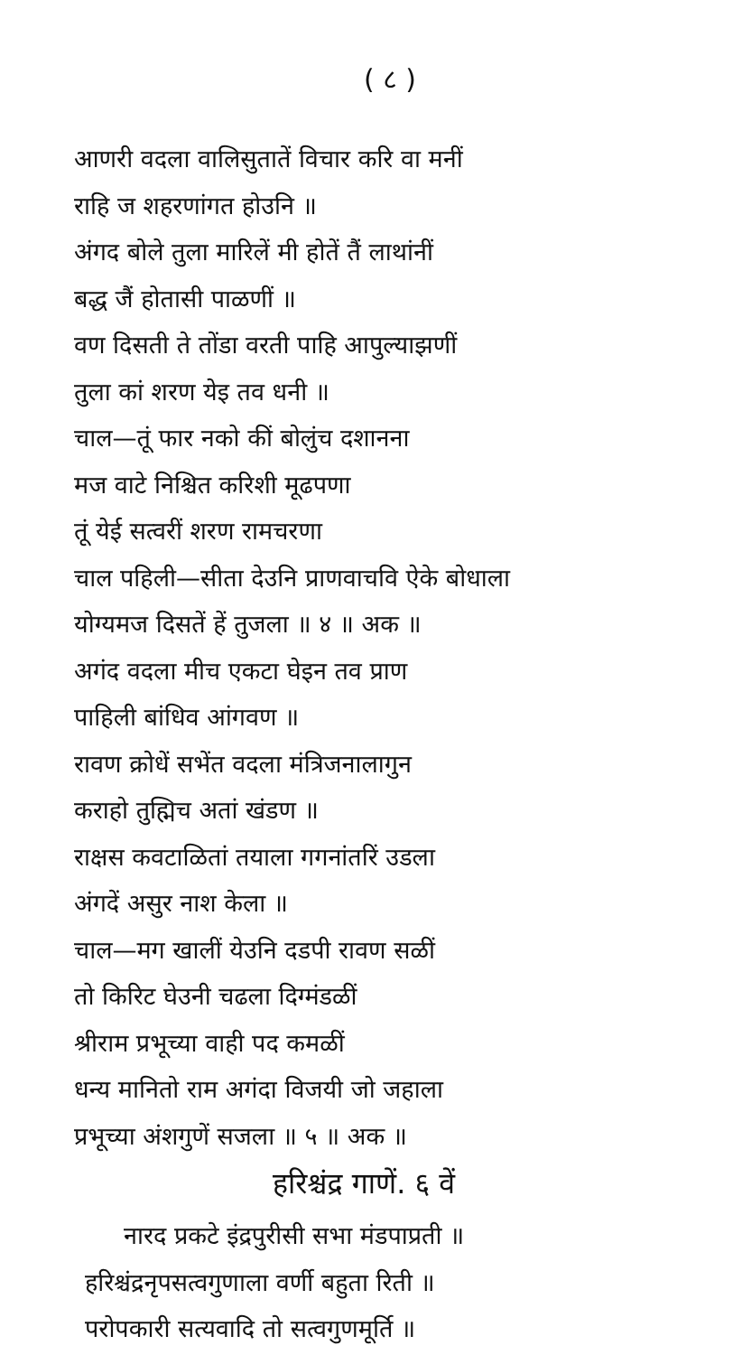( ८ )
आणरी वदला वालिसुतातें विचार करि वा मनीं
राहि ज शहरणांगत होउनि ॥
अंगद बोले तुला मारिलें मी होतें तैं लाथांनीं
बद्ध जैं होतासी पाळणीं ॥
वण दिसती ते तोंडा वरती पाहि आपुल्याझणीं
तुला कां शरण येइ तव धनी ॥
चाल—तूं फार नको कीं बोलुंच दशानना
मज वाटे निश्चित करिशी मूढपणा
तूं येई सत्वरीं शरण रामचरणा
चाल पहिली—सीता देउनि प्राणवाचवि ऐके बोधाला
योग्यमज दिसतें हें तुजला ॥ ४ ॥ अक ॥
अगंद वदला मीच एकटा घेइन तव प्राण
पाहिली बांधिव आंगवण ॥
रावण क्रोधें सभेंत वदला मंत्रिजनालागुन
कराहो तुह्मिच अतां खंडण ॥
राक्षस कवटाळितां तयाला गगनांतरिं उडला
अंगदें असुर नाश केला ॥
चाल—मग खालीं येउनि दडपी रावण सळीं
तो किरिट घेउनी चढला दिग्मंडळीं
श्रीराम प्रभूच्या वाही पद कमळीं
धन्य मानितो राम अगंदा विजयी जो जहाला
प्रभूच्या अंशगुणें सजला ॥ ५ ॥ अक ॥
हरिश्चंद्र गाणें. ६ वें
नारद प्रकटे इंद्रपुरीसी सभा मंडपाप्रती ॥
हरिश्चंद्रनृपसत्वगुणाला वर्णी बहुता रिती ॥
परोपकारी सत्यवादि तो सत्वगुणमूर्ति ॥